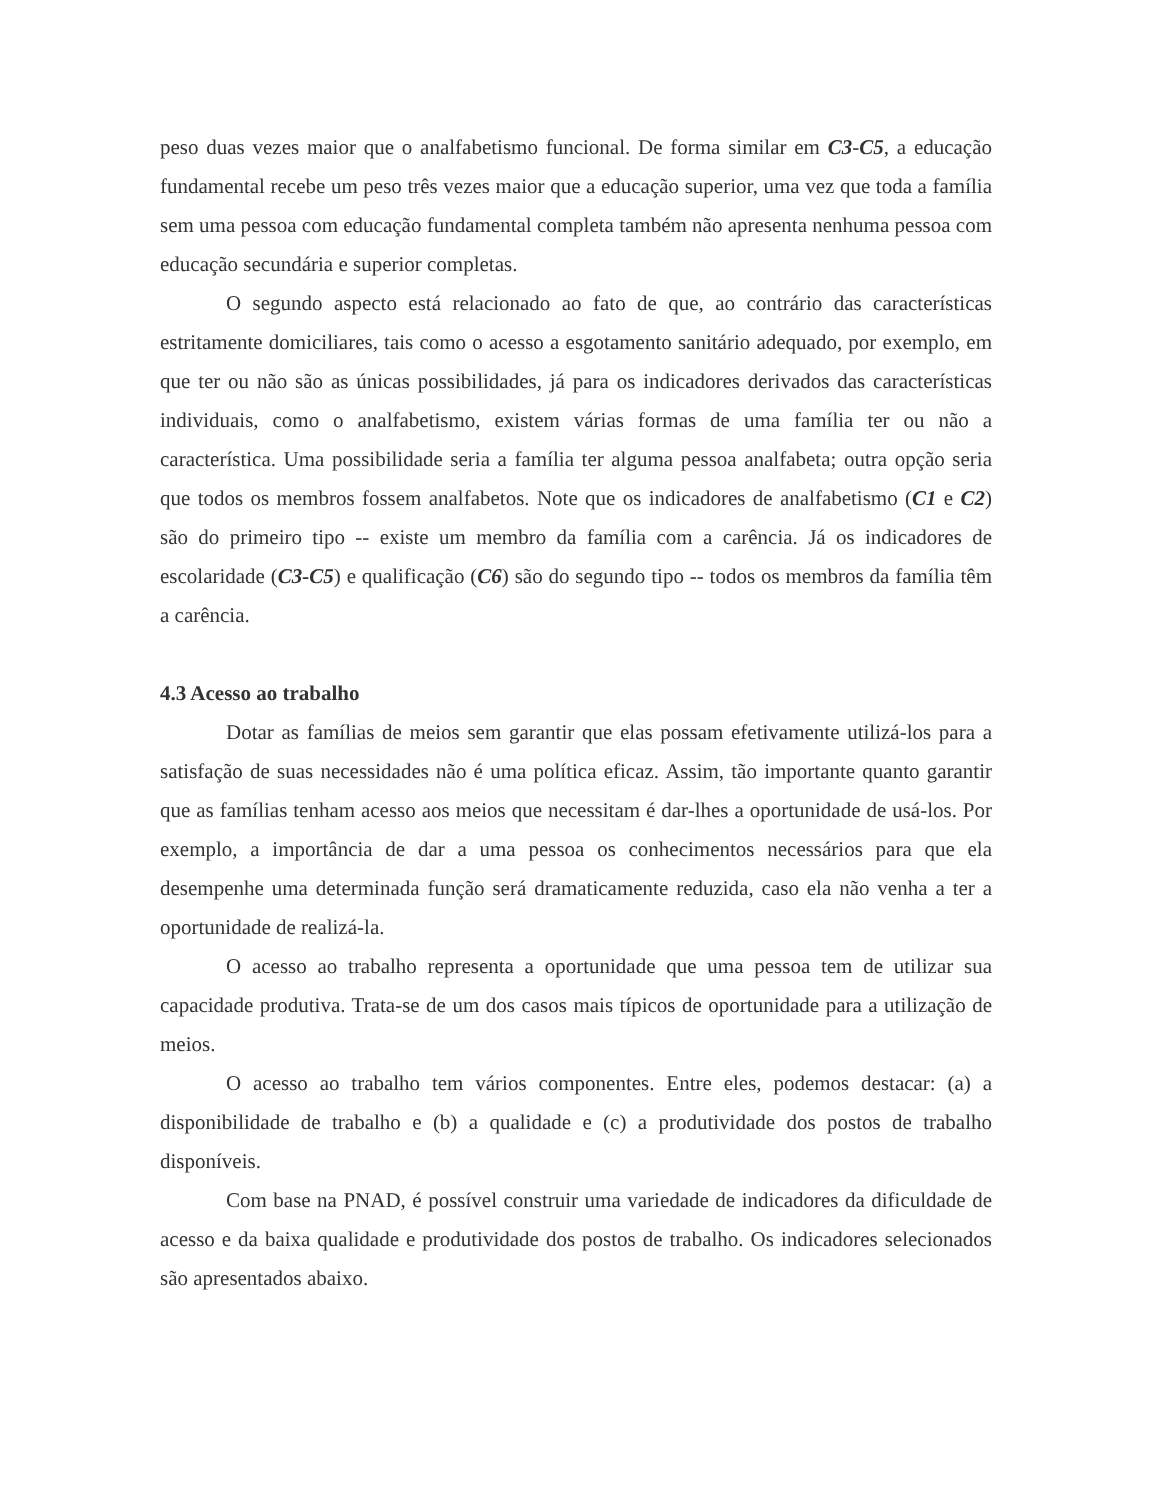peso duas vezes maior que o analfabetismo funcional. De forma similar em C3-C5, a educação fundamental recebe um peso três vezes maior que a educação superior, uma vez que toda a família sem uma pessoa com educação fundamental completa também não apresenta nenhuma pessoa com educação secundária e superior completas.
O segundo aspecto está relacionado ao fato de que, ao contrário das características estritamente domiciliares, tais como o acesso a esgotamento sanitário adequado, por exemplo, em que ter ou não são as únicas possibilidades, já para os indicadores derivados das características individuais, como o analfabetismo, existem várias formas de uma família ter ou não a característica. Uma possibilidade seria a família ter alguma pessoa analfabeta; outra opção seria que todos os membros fossem analfabetos. Note que os indicadores de analfabetismo (C1 e C2) são do primeiro tipo -- existe um membro da família com a carência. Já os indicadores de escolaridade (C3-C5) e qualificação (C6) são do segundo tipo -- todos os membros da família têm a carência.
4.3 Acesso ao trabalho
Dotar as famílias de meios sem garantir que elas possam efetivamente utilizá-los para a satisfação de suas necessidades não é uma política eficaz. Assim, tão importante quanto garantir que as famílias tenham acesso aos meios que necessitam é dar-lhes a oportunidade de usá-los. Por exemplo, a importância de dar a uma pessoa os conhecimentos necessários para que ela desempenhe uma determinada função será dramaticamente reduzida, caso ela não venha a ter a oportunidade de realizá-la.
O acesso ao trabalho representa a oportunidade que uma pessoa tem de utilizar sua capacidade produtiva. Trata-se de um dos casos mais típicos de oportunidade para a utilização de meios.
O acesso ao trabalho tem vários componentes. Entre eles, podemos destacar: (a) a disponibilidade de trabalho e (b) a qualidade e (c) a produtividade dos postos de trabalho disponíveis.
Com base na PNAD, é possível construir uma variedade de indicadores da dificuldade de acesso e da baixa qualidade e produtividade dos postos de trabalho. Os indicadores selecionados são apresentados abaixo.